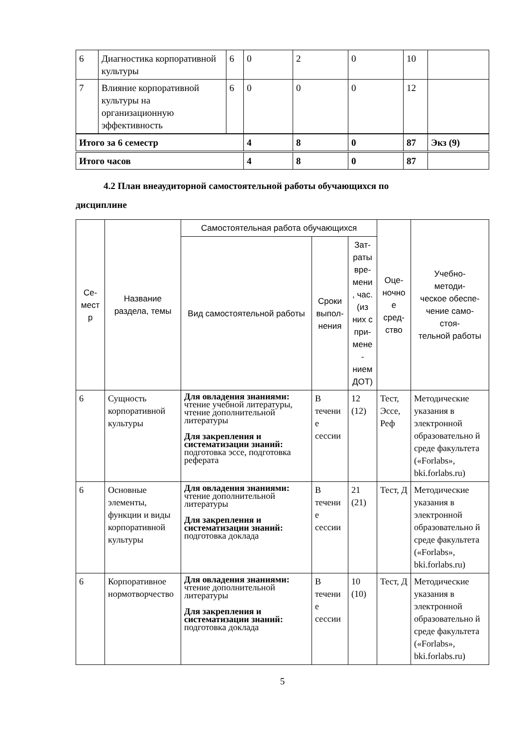| 6 | Диагностика корпоративной культуры | 6 | 0 | 2 | 0 | 10 | |
| 7 | Влияние корпоративной культуры на организационную эффективность | 6 | 0 | 0 | 0 | 12 | |
| Итого за 6 семестр | | | 4 | 8 | 0 | 87 | Экз (9) |
| Итого часов | | | 4 | 8 | 0 | 87 | |
4.2 План внеаудиторной самостоятельной работы обучающихся по
дисциплине
| Се- мест р | Название раздела, темы | Самостоятельная работа обучающихся | | | Оце- ночно е сред- ство | Учебно- методи- ческое обеспе- чение само- стоя- тельной работы |
| --- | --- | --- | --- | --- | --- | --- |
| | | Вид самостоятельной работы | Сроки выпол- нения | Зат- раты вре- мени , час. (из них с при- мене - нием ДОТ) | | |
| 6 | Сущность корпоративной культуры | Для овладения знаниями: чтение учебной литературы, чтение дополнительной литературы Для закрепления и систематизации знаний: подготовка эссе, подготовка реферата | В течени е сессии | 12 (12) | Тест, Эссе, Реф | Методические указания в электронной образовательно й среде факультета («Forlabs», bki.forlabs.ru) |
| 6 | Основные элементы, функции и виды корпоративной культуры | Для овладения знаниями: чтение дополнительной литературы Для закрепления и систематизации знаний: подготовка доклада | В течени е сессии | 21 (21) | Тест, Д | Методические указания в электронной образовательно й среде факультета («Forlabs», bki.forlabs.ru) |
| 6 | Корпоративное нормотворчество | Для овладения знаниями: чтение дополнительной литературы Для закрепления и систематизации знаний: подготовка доклада | В течени е сессии | 10 (10) | Тест, Д | Методические указания в электронной образовательно й среде факультета («Forlabs», bki.forlabs.ru) |
5